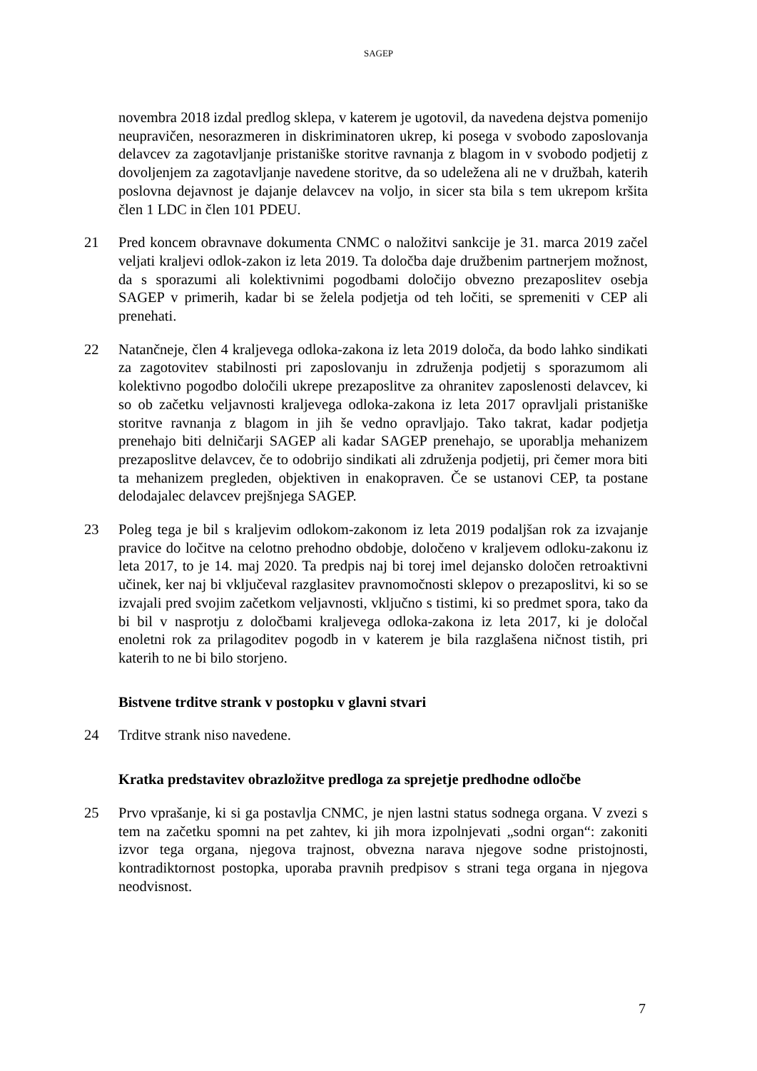SAGEP
novembra 2018 izdal predlog sklepa, v katerem je ugotovil, da navedena dejstva pomenijo neupravičen, nesorazmeren in diskriminatoren ukrep, ki posega v svobodo zaposlovanja delavcev za zagotavljanje pristaniške storitve ravnanja z blagom in v svobodo podjetij z dovoljenjem za zagotavljanje navedene storitve, da so udeležena ali ne v družbah, katerih poslovna dejavnost je dajanje delavcev na voljo, in sicer sta bila s tem ukrepom kršita člen 1 LDC in člen 101 PDEU.
21 Pred koncem obravnave dokumenta CNMC o naložitvi sankcije je 31. marca 2019 začel veljati kraljevi odlok-zakon iz leta 2019. Ta določba daje družbenim partnerjem možnost, da s sporazumi ali kolektivnimi pogodbami določijo obvezno prezaposlitev osebja SAGEP v primerih, kadar bi se želela podjetja od teh ločiti, se spremeniti v CEP ali prenehati.
22 Natančneje, člen 4 kraljevega odloka-zakona iz leta 2019 določa, da bodo lahko sindikati za zagotovitev stabilnosti pri zaposlovanju in združenja podjetij s sporazumom ali kolektivno pogodbo določili ukrepe prezaposlitve za ohranitev zaposlenosti delavcev, ki so ob začetku veljavnosti kraljevega odloka-zakona iz leta 2017 opravljali pristaniške storitve ravnanja z blagom in jih še vedno opravljajo. Tako takrat, kadar podjetja prenehajo biti delničarji SAGEP ali kadar SAGEP prenehajo, se uporablja mehanizem prezaposlitve delavcev, če to odobrijo sindikati ali združenja podjetij, pri čemer mora biti ta mehanizem pregleden, objektiven in enakopraven. Če se ustanovi CEP, ta postane delodajalec delavcev prejšnjega SAGEP.
23 Poleg tega je bil s kraljevim odlokom-zakonom iz leta 2019 podaljšan rok za izvajanje pravice do ločitve na celotno prehodno obdobje, določeno v kraljevem odloku-zakonu iz leta 2017, to je 14. maj 2020. Ta predpis naj bi torej imel dejansko določen retroaktivni učinek, ker naj bi vključeval razglasitev pravnomočnosti sklepov o prezaposlitvi, ki so se izvajali pred svojim začetkom veljavnosti, vključno s tistimi, ki so predmet spora, tako da bi bil v nasprotju z določbami kraljevega odloka-zakona iz leta 2017, ki je določal enoletni rok za prilagoditev pogodb in v katerem je bila razglašena ničnost tistih, pri katerih to ne bi bilo storjeno.
Bistvene trditve strank v postopku v glavni stvari
24 Trditve strank niso navedene.
Kratka predstavitev obrazložitve predloga za sprejetje predhodne odločbe
25 Prvo vprašanje, ki si ga postavlja CNMC, je njen lastni status sodnega organa. V zvezi s tem na začetku spomni na pet zahtev, ki jih mora izpolnjevati „sodni organ“: zakoniti izvor tega organa, njegova trajnost, obvezna narava njegove sodne pristojnosti, kontradiktornost postopka, uporaba pravnih predpisov s strani tega organa in njegova neodvisnost.
7